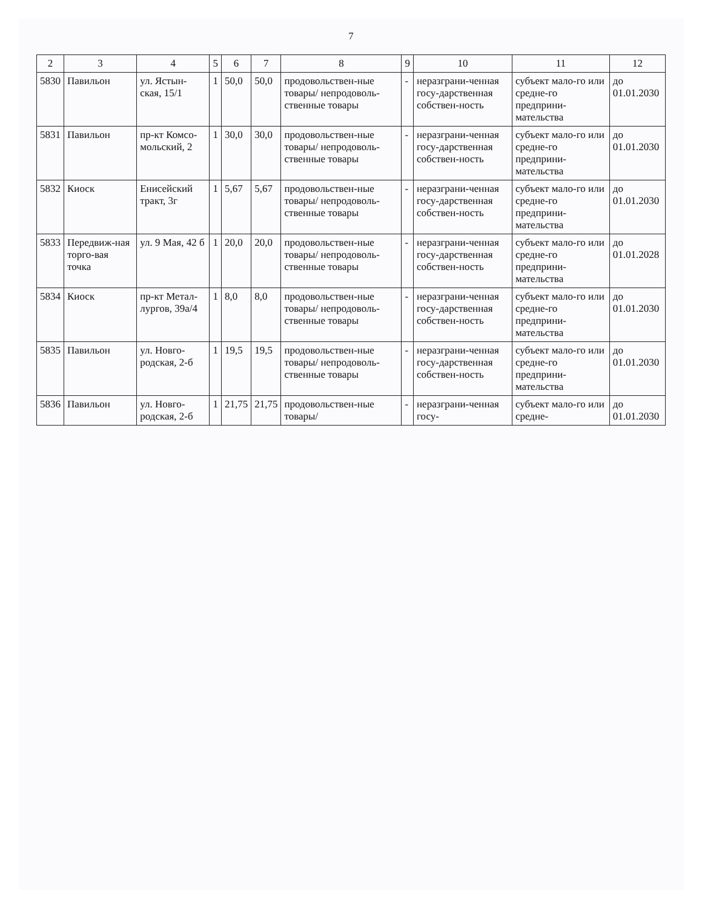7
| 2 | 3 | 4 | 5 | 6 | 7 | 8 | 9 | 10 | 11 | 12 |
| --- | --- | --- | --- | --- | --- | --- | --- | --- | --- | --- |
| 5830 | Павильон | ул. Ястын-ская, 15/1 | 1 | 50,0 | 50,0 | продовольствен-ные товары/ непродоволь-ственные товары | - | неразграни-ченная госу-дарственная собствен-ность | субъект мало-го или средне-го предприни-мательства | до 01.01.2030 |
| 5831 | Павильон | пр-кт Комсо-мольский, 2 | 1 | 30,0 | 30,0 | продовольствен-ные товары/ непродоволь-ственные товары | - | неразграни-ченная госу-дарственная собствен-ность | субъект мало-го или средне-го предприни-мательства | до 01.01.2030 |
| 5832 | Киоск | Енисейский тракт, 3г | 1 | 5,67 | 5,67 | продовольствен-ные товары/ непродоволь-ственные товары | - | неразграни-ченная госу-дарственная собствен-ность | субъект мало-го или средне-го предприни-мательства | до 01.01.2030 |
| 5833 | Передвиж-ная торго-вая точка | ул. 9 Мая, 42 б | 1 | 20,0 | 20,0 | продовольствен-ные товары/ непродоволь-ственные товары | - | неразграни-ченная госу-дарственная собствен-ность | субъект мало-го или средне-го предприни-мательства | до 01.01.2028 |
| 5834 | Киоск | пр-кт Метал-лургов, 39а/4 | 1 | 8,0 | 8,0 | продовольствен-ные товары/ непродоволь-ственные товары | - | неразграни-ченная госу-дарственная собствен-ность | субъект мало-го или средне-го предприни-мательства | до 01.01.2030 |
| 5835 | Павильон | ул. Новго-родская, 2-б | 1 | 19,5 | 19,5 | продовольствен-ные товары/ непродоволь-ственные товары | - | неразграни-ченная госу-дарственная собствен-ность | субъект мало-го или средне-го предприни-мательства | до 01.01.2030 |
| 5836 | Павильон | ул. Новго-родская, 2-б | 1 | 21,75 | 21,75 | продовольствен-ные товары/ | - | неразграни-ченная госу- | субъект мало-го или средне- | до 01.01.2030 |